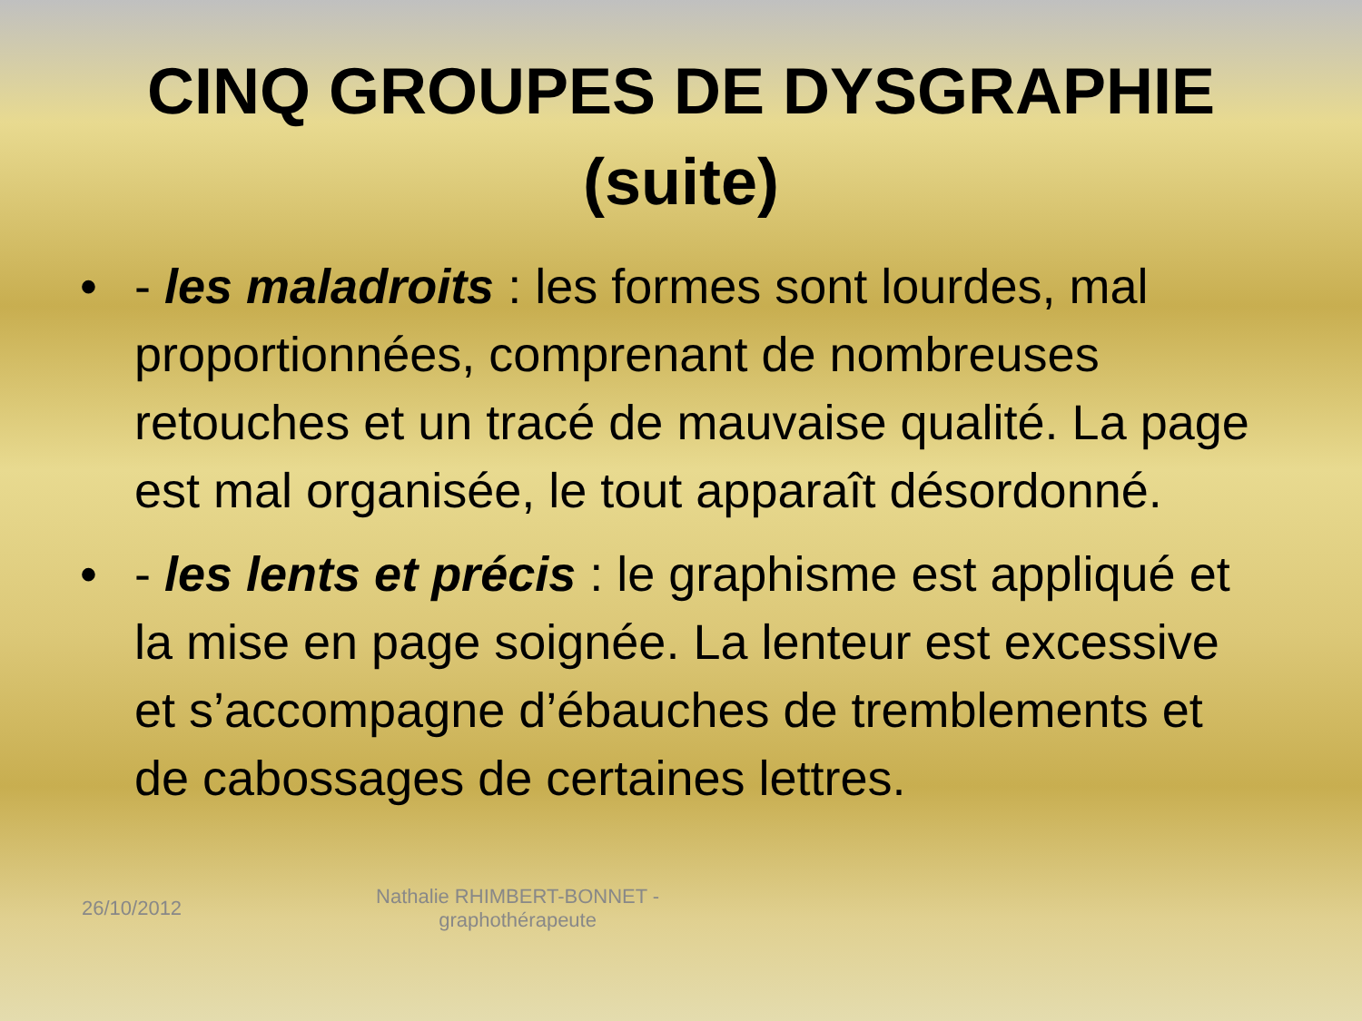CINQ GROUPES DE DYSGRAPHIE
(suite)
• - les maladroits : les formes sont lourdes, mal proportionnées, comprenant de nombreuses retouches et un tracé de mauvaise qualité. La page est mal organisée, le tout apparaît désordonné.
• - les lents et précis : le graphisme est appliqué et la mise en page soignée. La lenteur est excessive et s’accompagne d’ébauches de tremblements et de cabossages de certaines lettres.
26/10/2012 Nathalie RHIMBERT-BONNET - graphothérapeute